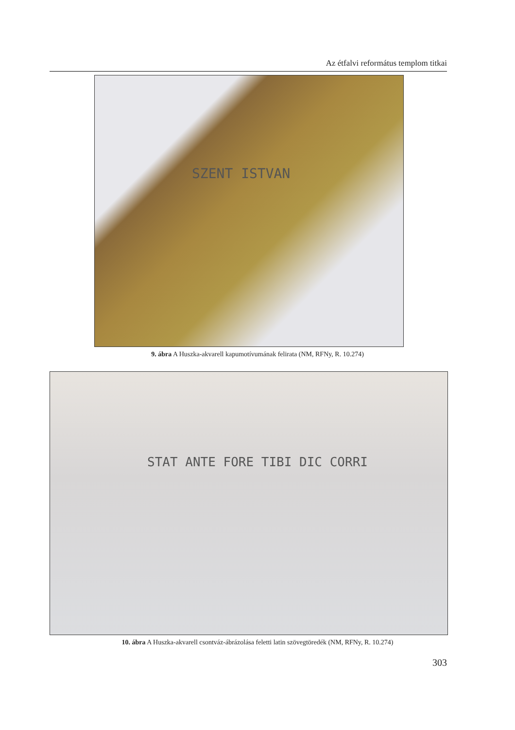Az étfalvi református templom titkai
SZENT ISTVAN
9. ábra A Huszka-akvarell kapumotívumának felirata (NM, RFNy, R. 10.274)
STAT ANTE FORE TIBI DIC CORRI
10. ábra A Huszka-akvarell csontváz-ábrázolása feletti latin szövegtöredék (NM, RFNy, R. 10.274)
303